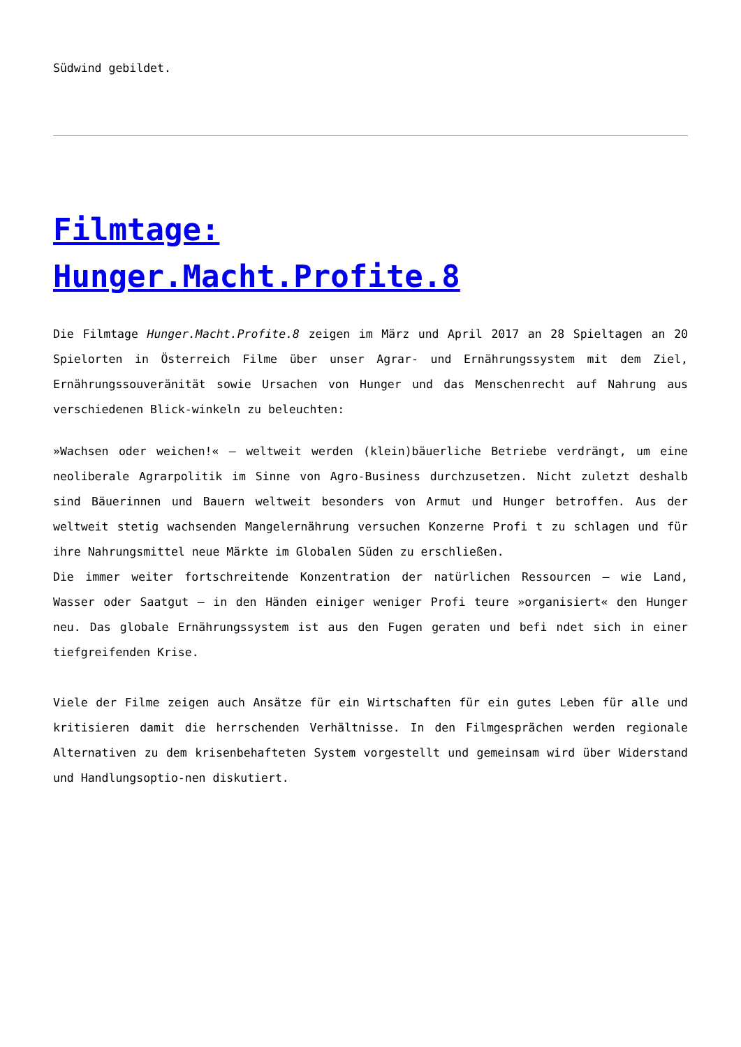Südwind gebildet.
Filmtage:
Hunger.Macht.Profite.8
Die Filmtage Hunger.Macht.Profite.8 zeigen im März und April 2017 an 28 Spieltagen an 20 Spielorten in Österreich Filme über unser Agrar- und Ernährungssystem mit dem Ziel, Ernährungssouveränität sowie Ursachen von Hunger und das Menschenrecht auf Nahrung aus verschiedenen Blick-winkeln zu beleuchten:
»Wachsen oder weichen!« – weltweit werden (klein)bäuerliche Betriebe verdrängt, um eine neoliberale Agrarpolitik im Sinne von Agro-Business durchzusetzen. Nicht zuletzt deshalb sind Bäuerinnen und Bauern weltweit besonders von Armut und Hunger betroffen. Aus der weltweit stetig wachsenden Mangelernährung versuchen Konzerne Profi t zu schlagen und für ihre Nahrungsmittel neue Märkte im Globalen Süden zu erschließen.
Die immer weiter fortschreitende Konzentration der natürlichen Ressourcen – wie Land, Wasser oder Saatgut – in den Händen einiger weniger Profi teure »organisiert« den Hunger neu. Das globale Ernährungssystem ist aus den Fugen geraten und befi ndet sich in einer tiefgreifenden Krise.
Viele der Filme zeigen auch Ansätze für ein Wirtschaften für ein gutes Leben für alle und kritisieren damit die herrschenden Verhältnisse. In den Filmgesprächen werden regionale Alternativen zu dem krisenbehafteten System vorgestellt und gemeinsam wird über Widerstand und Handlungsoptio-nen diskutiert.